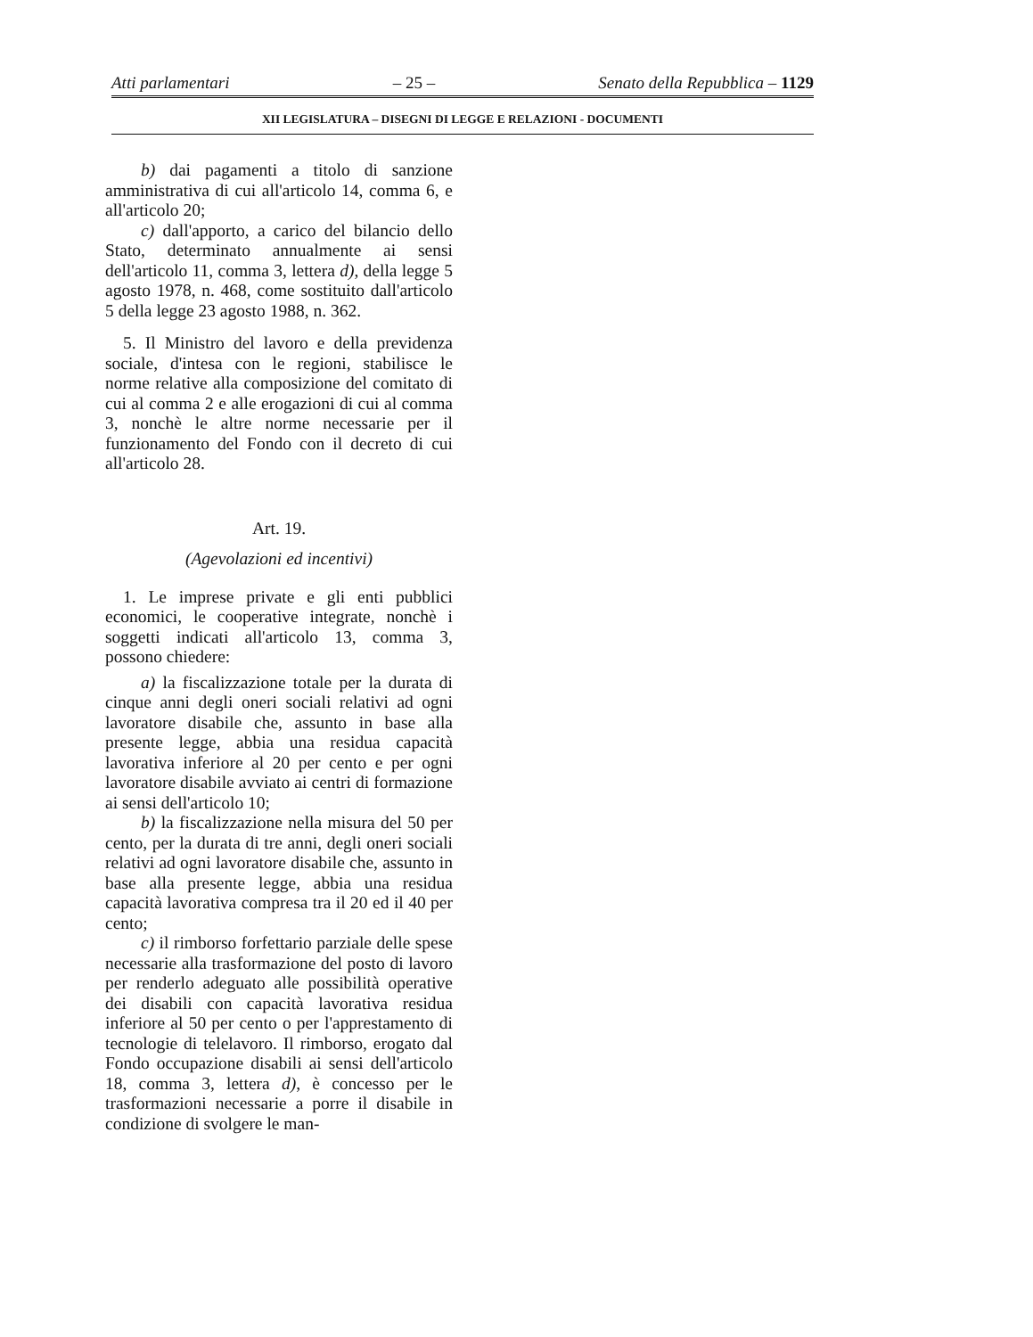Atti parlamentari – 25 – Senato della Repubblica – 1129
XII LEGISLATURA – DISEGNI DI LEGGE E RELAZIONI - DOCUMENTI
b) dai pagamenti a titolo di sanzione amministrativa di cui all'articolo 14, comma 6, e all'articolo 20;
c) dall'apporto, a carico del bilancio dello Stato, determinato annualmente ai sensi dell'articolo 11, comma 3, lettera d), della legge 5 agosto 1978, n. 468, come sostituito dall'articolo 5 della legge 23 agosto 1988, n. 362.
5. Il Ministro del lavoro e della previdenza sociale, d'intesa con le regioni, stabilisce le norme relative alla composizione del comitato di cui al comma 2 e alle erogazioni di cui al comma 3, nonchè le altre norme necessarie per il funzionamento del Fondo con il decreto di cui all'articolo 28.
Art. 19.
(Agevolazioni ed incentivi)
1. Le imprese private e gli enti pubblici economici, le cooperative integrate, nonchè i soggetti indicati all'articolo 13, comma 3, possono chiedere:
a) la fiscalizzazione totale per la durata di cinque anni degli oneri sociali relativi ad ogni lavoratore disabile che, assunto in base alla presente legge, abbia una residua capacità lavorativa inferiore al 20 per cento e per ogni lavoratore disabile avviato ai centri di formazione ai sensi dell'articolo 10;
b) la fiscalizzazione nella misura del 50 per cento, per la durata di tre anni, degli oneri sociali relativi ad ogni lavoratore disabile che, assunto in base alla presente legge, abbia una residua capacità lavorativa compresa tra il 20 ed il 40 per cento;
c) il rimborso forfettario parziale delle spese necessarie alla trasformazione del posto di lavoro per renderlo adeguato alle possibilità operative dei disabili con capacità lavorativa residua inferiore al 50 per cento o per l'apprestamento di tecnologie di telelavoro. Il rimborso, erogato dal Fondo occupazione disabili ai sensi dell'articolo 18, comma 3, lettera d), è concesso per le trasformazioni necessarie a porre il disabile in condizione di svolgere le man-